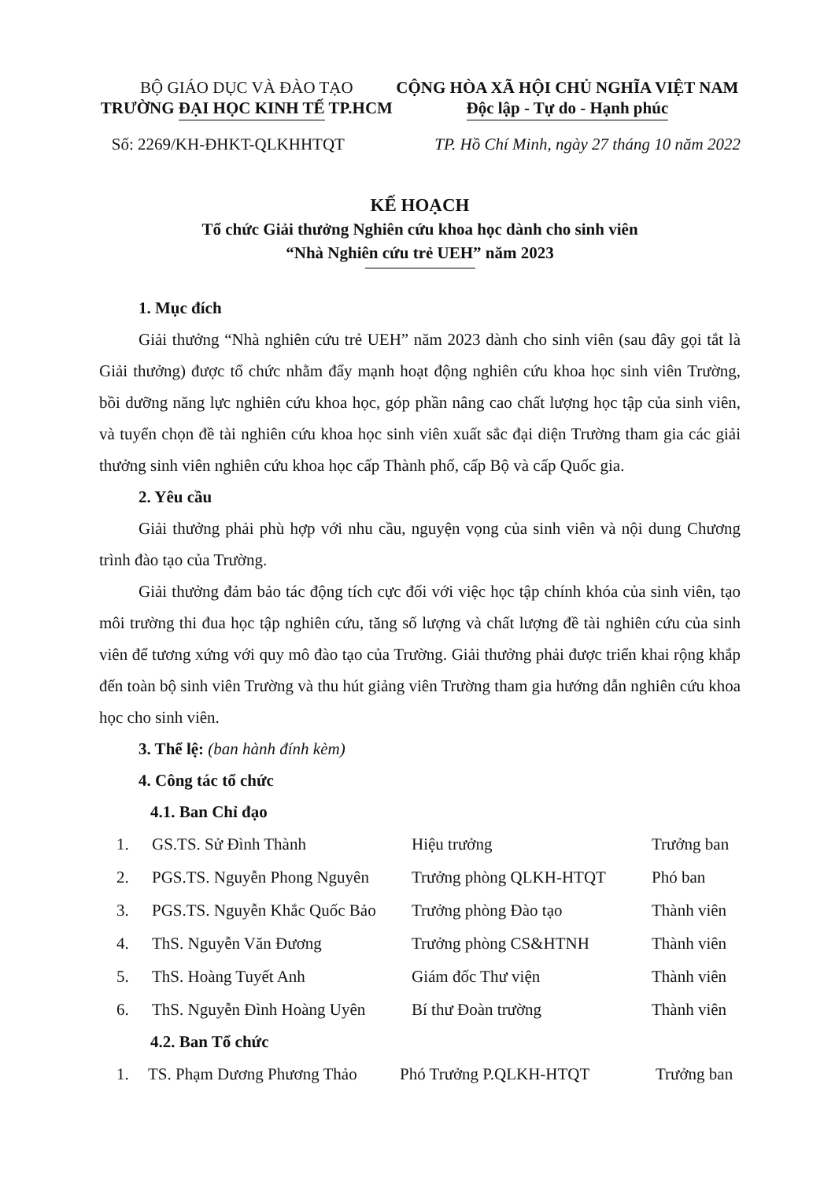BỘ GIÁO DỤC VÀ ĐÀO TẠO
TRƯỜNG ĐẠI HỌC KINH TẾ TP.HCM
CỘNG HÒA XÃ HỘI CHỦ NGHĨA VIỆT NAM
Độc lập - Tự do - Hạnh phúc
Số: 2269/KH-ĐHKT-QLKHHTQT TP. Hồ Chí Minh, ngày 27 tháng 10 năm 2022
KẾ HOẠCH
Tổ chức Giải thưởng Nghiên cứu khoa học dành cho sinh viên
“Nhà Nghiên cứu trẻ UEH” năm 2023
1. Mục đích
Giải thưởng “Nhà nghiên cứu trẻ UEH” năm 2023 dành cho sinh viên (sau đây gọi tắt là Giải thưởng) được tổ chức nhằm đẩy mạnh hoạt động nghiên cứu khoa học sinh viên Trường, bồi dưỡng năng lực nghiên cứu khoa học, góp phần nâng cao chất lượng học tập của sinh viên, và tuyển chọn đề tài nghiên cứu khoa học sinh viên xuất sắc đại diện Trường tham gia các giải thưởng sinh viên nghiên cứu khoa học cấp Thành phố, cấp Bộ và cấp Quốc gia.
2. Yêu cầu
Giải thưởng phải phù hợp với nhu cầu, nguyện vọng của sinh viên và nội dung Chương trình đào tạo của Trường.
Giải thưởng đảm bảo tác động tích cực đối với việc học tập chính khóa của sinh viên, tạo môi trường thi đua học tập nghiên cứu, tăng số lượng và chất lượng đề tài nghiên cứu của sinh viên để tương xứng với quy mô đào tạo của Trường. Giải thưởng phải được triển khai rộng khắp đến toàn bộ sinh viên Trường và thu hút giảng viên Trường tham gia hướng dẫn nghiên cứu khoa học cho sinh viên.
3. Thể lệ: (ban hành đính kèm)
4. Công tác tổ chức
4.1. Ban Chỉ đạo
| 1. | GS.TS. Sử Đình Thành | Hiệu trưởng | Trưởng ban |
| 2. | PGS.TS. Nguyễn Phong Nguyên | Trưởng phòng QLKH-HTQT | Phó ban |
| 3. | PGS.TS. Nguyễn Khắc Quốc Bảo | Trưởng phòng Đào tạo | Thành viên |
| 4. | ThS. Nguyễn Văn Đương | Trưởng phòng CS&HTNH | Thành viên |
| 5. | ThS. Hoàng Tuyết Anh | Giám đốc Thư viện | Thành viên |
| 6. | ThS. Nguyễn Đình Hoàng Uyên | Bí thư Đoàn trường | Thành viên |
4.2. Ban Tổ chức
| 1. | TS. Phạm Dương Phương Thảo | Phó Trưởng P.QLKH-HTQT | Trưởng ban |